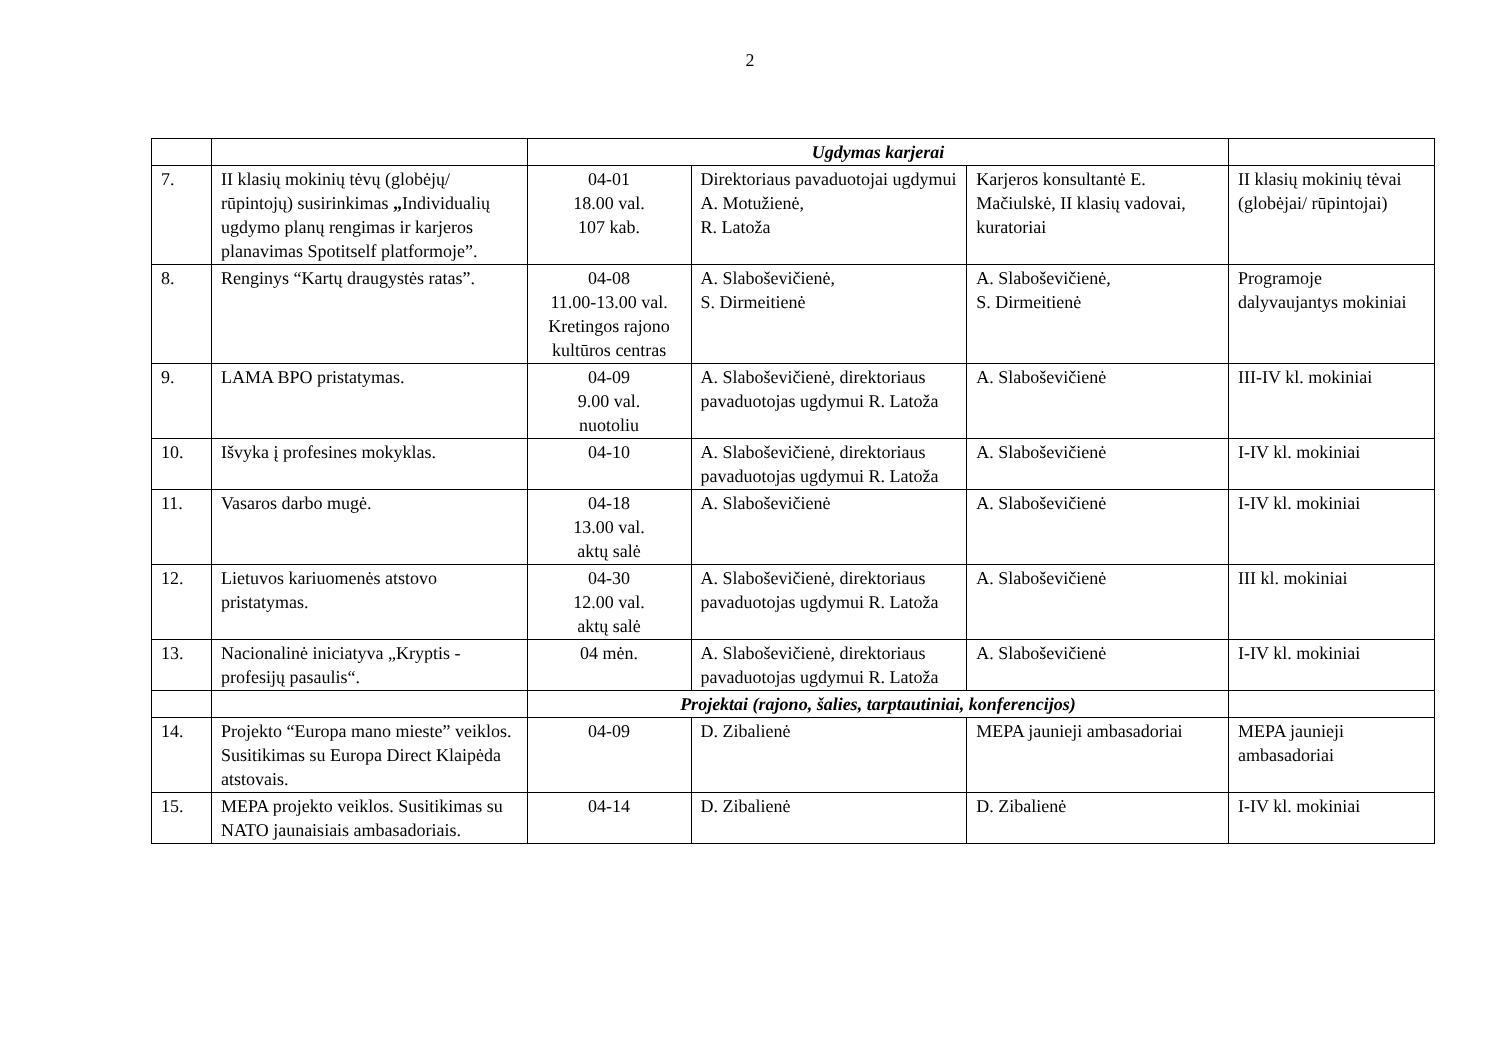2
| | | Ugdymas karjerai | | | |
| 7. | II klasių mokinių tėvų (globėjų/ rūpintojų) susirinkimas „ Individualių ugdymo planų rengimas ir karjeros planavimas Spotitself platformoje”. | 04-01 18.00 val. 107 kab. | Direktoriaus pavaduotojai ugdymui A. Motužienė, R. Latoža | Karjeros konsultantė E. Mačiulskė, II klasių vadovai, kuratoriai | II klasių mokinių tėvai (globėjai/ rūpintojai) |
| 8. | Renginys “Kartų draugystės ratas”. | 04-08 11.00-13.00 val. Kretingos rajono kultūros centras | A. Slaboševičienė, S. Dirmeitienė | A. Slaboševičienė, S. Dirmeitienė | Programoje dalyvaujantys mokiniai |
| 9. | LAMA BPO pristatymas. | 04-09 9.00 val. nuotoliu | A. Slaboševičienė, direktoriaus pavaduotojas ugdymui R. Latoža | A. Slaboševičienė | III-IV kl. mokiniai |
| 10. | Išvyka į profesines mokyklas. | 04-10 | A. Slaboševičienė, direktoriaus pavaduotojas ugdymui R. Latoža | A. Slaboševičienė | I-IV kl. mokiniai |
| 11. | Vasaros darbo mugė. | 04-18 13.00 val. aktų salė | A. Slaboševičienė | A. Slaboševičienė | I-IV kl. mokiniai |
| 12. | Lietuvos kariuomenės atstovo pristatymas. | 04-30 12.00 val. aktų salė | A. Slaboševičienė, direktoriaus pavaduotojas ugdymui R. Latoža | A. Slaboševičienė | III kl. mokiniai |
| 13. | Nacionalinė iniciatyva „Kryptis - profesijų pasaulis“. | 04 mėn. | A. Slaboševičienė, direktoriaus pavaduotojas ugdymui R. Latoža | A. Slaboševičienė | I-IV kl. mokiniai |
| | | Projektai (rajono, šalies, tarptautiniai, konferencijos) | | | |
| 14. | Projekto “Europa mano mieste” veiklos. Susitikimas su Europa Direct Klaipėda atstovais. | 04-09 | D. Zibalienė | MEPA jaunieji ambasadoriai | MEPA jaunieji ambasadoriai |
| 15. | MEPA projekto veiklos. Susitikimas su NATO jaunaisiais ambasadoriais. | 04-14 | D. Zibalienė | D. Zibalienė | I-IV kl. mokiniai |